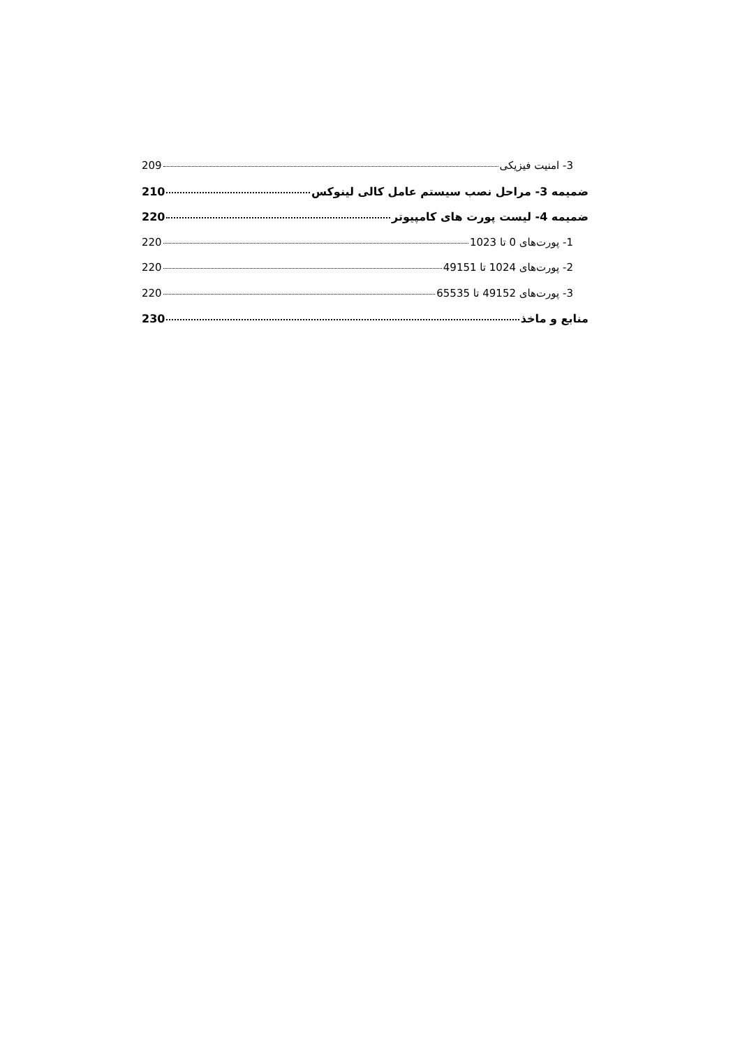3- امنیت فیزیکی 209
ضمیمه 3- مراحل نصب سیستم عامل کالی لینوکس 210
ضمیمه 4- لیست پورت های کامپیوتر 220
1- پورت‌های 0 تا 1023 220
2- پورت‌های 1024 تا 49151 220
3- پورت‌های 49152 تا 65535 220
منابع و ماخذ 230